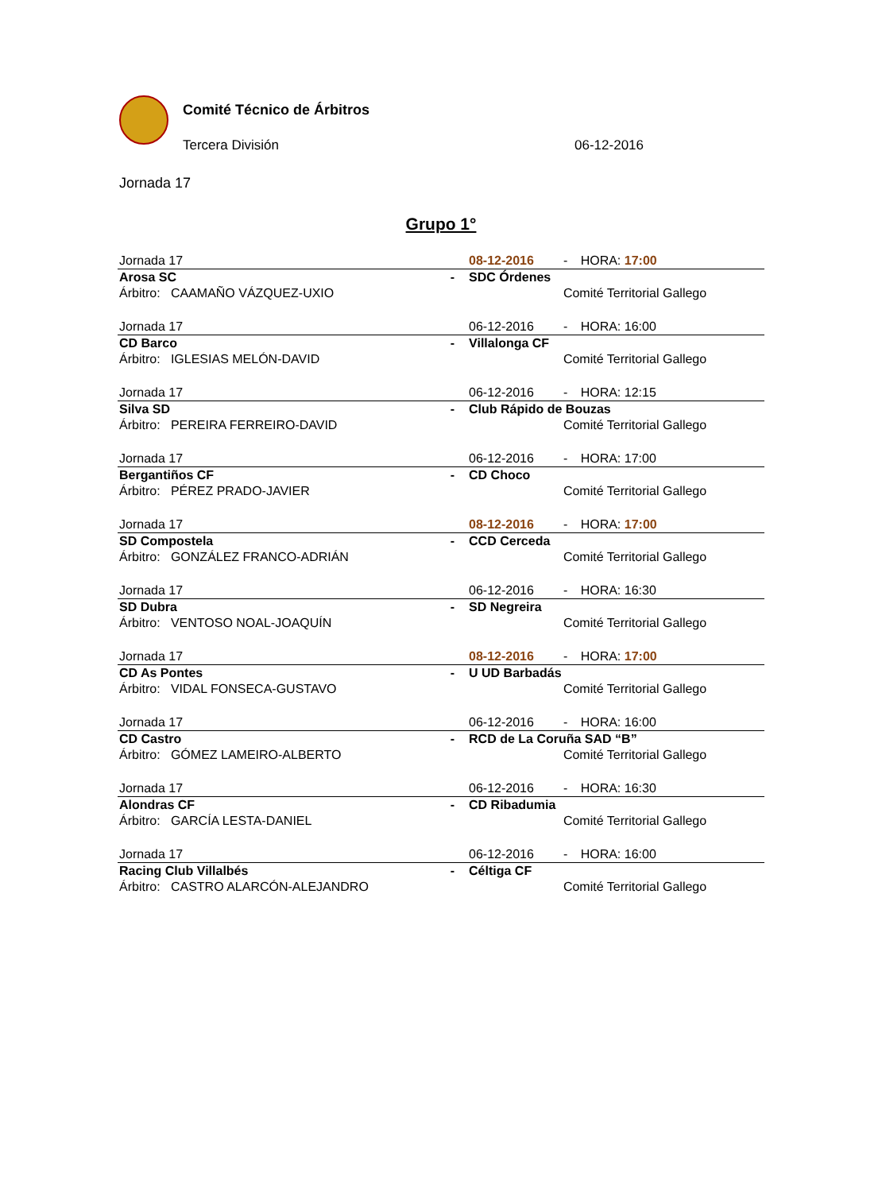Comité Técnico de Árbitros
Tercera División 06-12-2016
Jornada 17
Grupo 1°
| Jornada 17 | | 08-12-2016 | - | HORA: 17:00 |
| Arosa SC | - | SDC Órdenes | | |
| Árbitro: CAAMAÑO VÁZQUEZ-UXIO | | | Comité Territorial Gallego | |
| Jornada 17 | | 06-12-2016 | - | HORA: 16:00 |
| CD Barco | - | Villalonga CF | | |
| Árbitro: IGLESIAS MELÓN-DAVID | | | Comité Territorial Gallego | |
| Jornada 17 | | 06-12-2016 | - | HORA: 12:15 |
| Silva SD | - | Club Rápido de Bouzas | | |
| Árbitro: PEREIRA FERREIRO-DAVID | | | Comité Territorial Gallego | |
| Jornada 17 | | 06-12-2016 | - | HORA: 17:00 |
| Bergantiños CF | - | CD Choco | | |
| Árbitro: PÉREZ PRADO-JAVIER | | | Comité Territorial Gallego | |
| Jornada 17 | | 08-12-2016 | - | HORA: 17:00 |
| SD Compostela | - | CCD Cerceda | | |
| Árbitro: GONZÁLEZ FRANCO-ADRIÁN | | | Comité Territorial Gallego | |
| Jornada 17 | | 06-12-2016 | - | HORA: 16:30 |
| SD Dubra | - | SD Negreira | | |
| Árbitro: VENTOSO NOAL-JOAQUÍN | | | Comité Territorial Gallego | |
| Jornada 17 | | 08-12-2016 | - | HORA: 17:00 |
| CD As Pontes | - | U UD Barbadás | | |
| Árbitro: VIDAL FONSECA-GUSTAVO | | | Comité Territorial Gallego | |
| Jornada 17 | | 06-12-2016 | - | HORA: 16:00 |
| CD Castro | - | RCD de La Coruña SAD “B” | | |
| Árbitro: GÓMEZ LAMEIRO-ALBERTO | | | Comité Territorial Gallego | |
| Jornada 17 | | 06-12-2016 | - | HORA: 16:30 |
| Alondras CF | - | CD Ribadumia | | |
| Árbitro: GARCÍA LESTA-DANIEL | | | Comité Territorial Gallego | |
| Jornada 17 | | 06-12-2016 | - | HORA: 16:00 |
| Racing Club Villalbés | - | Céltiga CF | | |
| Árbitro: CASTRO ALARCÓN-ALEJANDRO | | | Comité Territorial Gallego | |